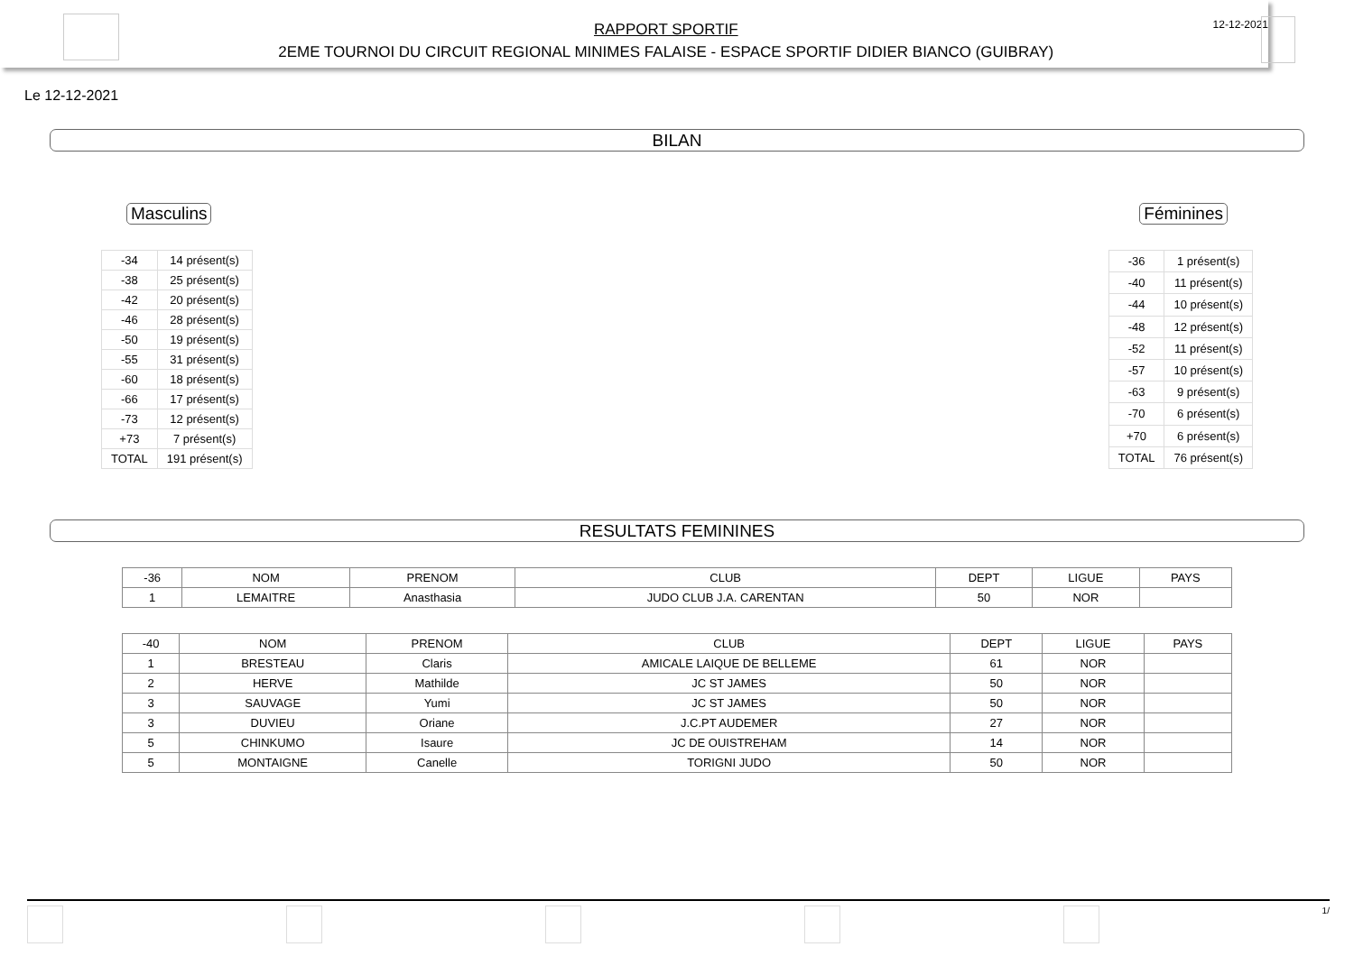RAPPORT SPORTIF
2EME TOURNOI DU CIRCUIT REGIONAL MINIMES FALAISE - ESPACE SPORTIF DIDIER BIANCO (GUIBRAY)
12-12-2021
Le 12-12-2021
BILAN
Masculins Féminines
| -34 | 14 présent(s) |
| -38 | 25 présent(s) |
| -42 | 20 présent(s) |
| -46 | 28 présent(s) |
| -50 | 19 présent(s) |
| -55 | 31 présent(s) |
| -60 | 18 présent(s) |
| -66 | 17 présent(s) |
| -73 | 12 présent(s) |
| +73 | 7 présent(s) |
| TOTAL | 191 présent(s) |
| -36 | 1 présent(s) |
| -40 | 11 présent(s) |
| -44 | 10 présent(s) |
| -48 | 12 présent(s) |
| -52 | 11 présent(s) |
| -57 | 10 présent(s) |
| -63 | 9 présent(s) |
| -70 | 6 présent(s) |
| +70 | 6 présent(s) |
| TOTAL | 76 présent(s) |
RESULTATS FEMININES
| -36 | NOM | PRENOM | CLUB | DEPT | LIGUE | PAYS |
| --- | --- | --- | --- | --- | --- | --- |
| 1 | LEMAITRE | Anasthasia | JUDO CLUB J.A. CARENTAN | 50 | NOR | |
| -40 | NOM | PRENOM | CLUB | DEPT | LIGUE | PAYS |
| --- | --- | --- | --- | --- | --- | --- |
| 1 | BRESTEAU | Claris | AMICALE LAIQUE DE BELLEME | 61 | NOR | |
| 2 | HERVE | Mathilde | JC ST JAMES | 50 | NOR | |
| 3 | SAUVAGE | Yumi | JC ST JAMES | 50 | NOR | |
| 3 | DUVIEU | Oriane | J.C.PT AUDEMER | 27 | NOR | |
| 5 | CHINKUMO | Isaure | JC DE OUISTREHAM | 14 | NOR | |
| 5 | MONTAIGNE | Canelle | TORIGNI JUDO | 50 | NOR | |
1/